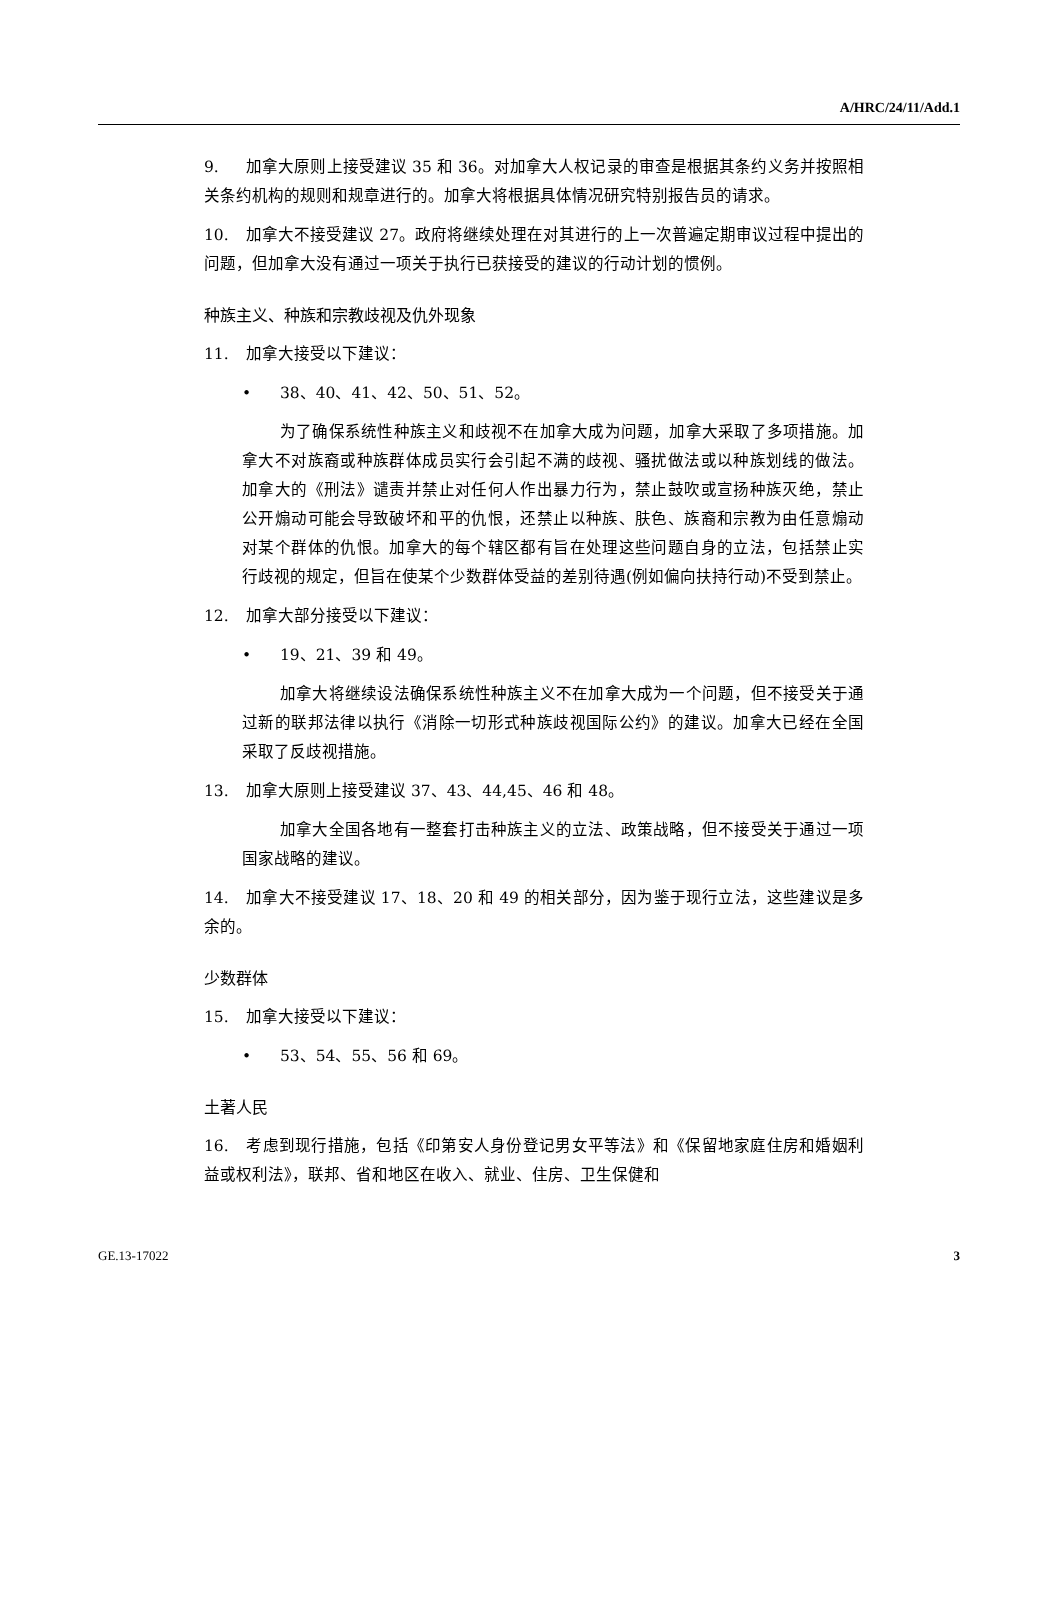A/HRC/24/11/Add.1
9. 加拿大原则上接受建议 35 和 36。对加拿大人权记录的审查是根据其条约义务并按照相关条约机构的规则和规章进行的。加拿大将根据具体情况研究特别报告员的请求。
10. 加拿大不接受建议 27。政府将继续处理在对其进行的上一次普遍定期审议过程中提出的问题，但加拿大没有通过一项关于执行已获接受的建议的行动计划的惯例。
种族主义、种族和宗教歧视及仇外现象
11. 加拿大接受以下建议：
• 38、40、41、42、50、51、52。
为了确保系统性种族主义和歧视不在加拿大成为问题，加拿大采取了多项措施。加拿大不对族裔或种族群体成员实行会引起不满的歧视、骚扰做法或以种族划线的做法。加拿大的《刑法》谴责并禁止对任何人作出暴力行为，禁止鼓吹或宣扬种族灭绝，禁止公开煽动可能会导致破坏和平的仇恨，还禁止以种族、肤色、族裔和宗教为由任意煽动对某个群体的仇恨。加拿大的每个辖区都有旨在处理这些问题自身的立法，包括禁止实行歧视的规定，但旨在使某个少数群体受益的差别待遇(例如偏向扶持行动)不受到禁止。
12. 加拿大部分接受以下建议：
• 19、21、39 和 49。
加拿大将继续设法确保系统性种族主义不在加拿大成为一个问题，但不接受关于通过新的联邦法律以执行《消除一切形式种族歧视国际公约》的建议。加拿大已经在全国采取了反歧视措施。
13. 加拿大原则上接受建议 37、43、44,45、46 和 48。
加拿大全国各地有一整套打击种族主义的立法、政策战略，但不接受关于通过一项国家战略的建议。
14. 加拿大不接受建议 17、18、20 和 49 的相关部分，因为鉴于现行立法，这些建议是多余的。
少数群体
15. 加拿大接受以下建议：
• 53、54、55、56 和 69。
土著人民
16. 考虑到现行措施，包括《印第安人身份登记男女平等法》和《保留地家庭住房和婚姻利益或权利法》，联邦、省和地区在收入、就业、住房、卫生保健和
GE.13-17022 3